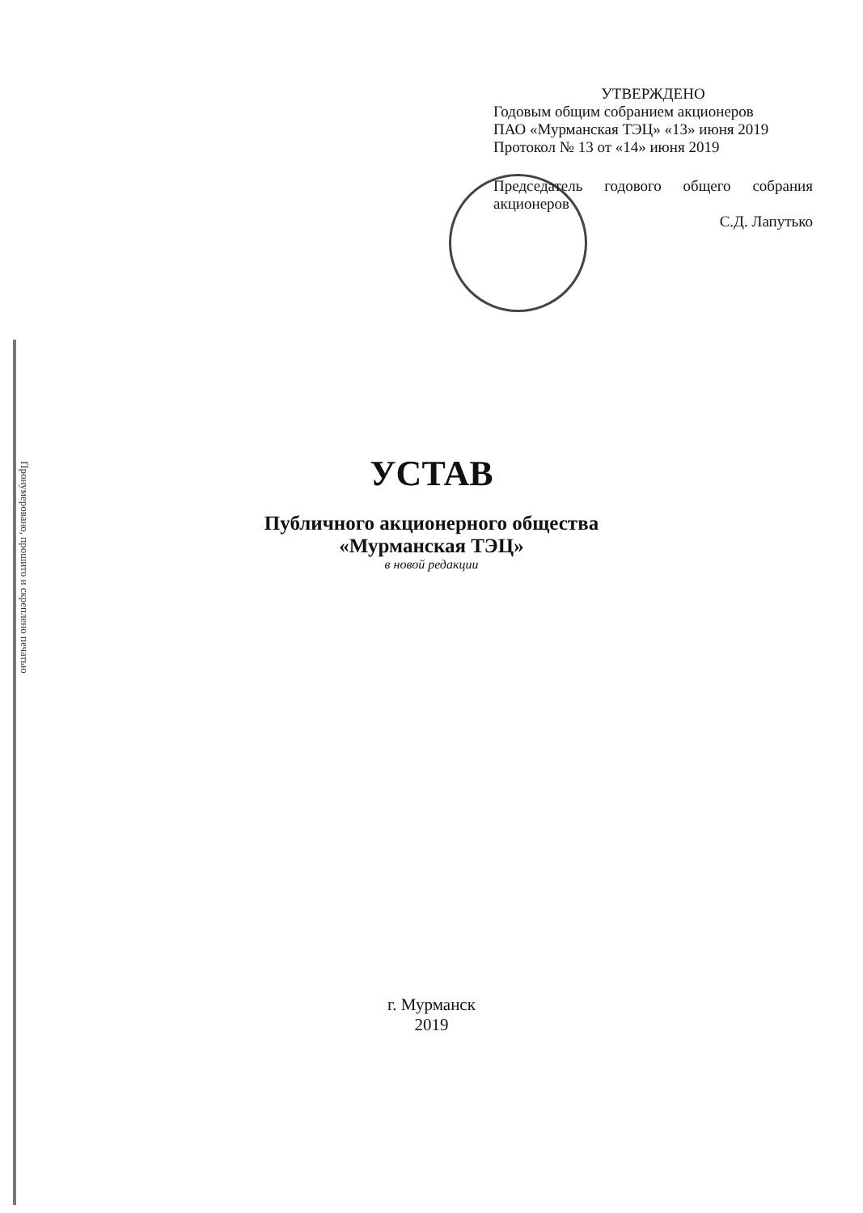УТВЕРЖДЕНО
Годовым общим собранием акционеров
ПАО «Мурманская ТЭЦ» «13» июня 2019
Протокол № 13 от «14» июня 2019
Председатель годового общего собрания
акционеров
С.Д. Лапутько
Пронумеровано, прошито и скреплено печатью
УСТАВ
Публичного акционерного общества
«Мурманская ТЭЦ»
в новой редакции
г. Мурманск
2019